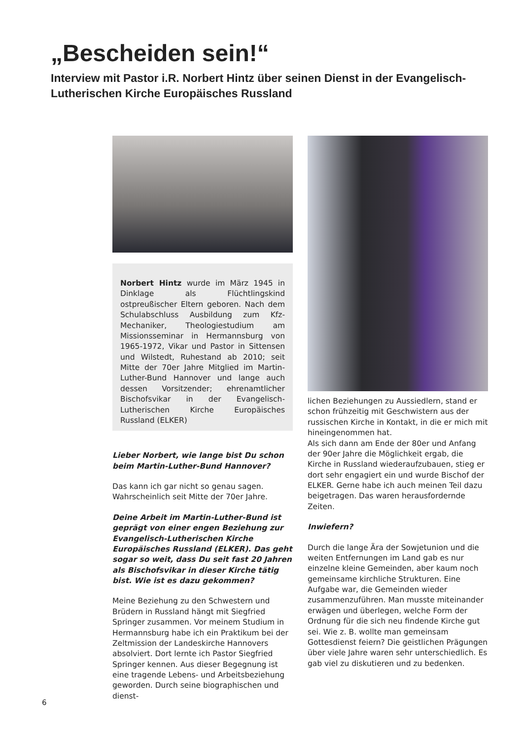„Bescheiden sein!“
Interview mit Pastor i.R. Norbert Hintz über seinen Dienst in der Evangelisch-Lutherischen Kirche Europäisches Russland
Norbert Hintz wurde im März 1945 in Dinklage als Flüchtlingskind ostpreußischer Eltern geboren. Nach dem Schulabschluss Ausbildung zum Kfz-Mechaniker, Theologiestudium am Missionsseminar in Hermannsburg von 1965-1972, Vikar und Pastor in Sittensen und Wilstedt, Ruhestand ab 2010; seit Mitte der 70er Jahre Mitglied im Martin-Luther-Bund Hannover und lange auch dessen Vorsitzender; ehrenamtlicher Bischofsvikar in der Evangelisch-Lutherischen Kirche Europäisches Russland (ELKER)
Lieber Norbert, wie lange bist Du schon beim Martin-Luther-Bund Hannover?
Das kann ich gar nicht so genau sagen. Wahrscheinlich seit Mitte der 70er Jahre.
Deine Arbeit im Martin-Luther-Bund ist geprägt von einer engen Beziehung zur Evangelisch-Lutherischen Kirche Europäisches Russland (ELKER). Das geht sogar so weit, dass Du seit fast 20 Jahren als Bischofsvikar in dieser Kirche tätig bist. Wie ist es dazu gekommen?
Meine Beziehung zu den Schwestern und Brüdern in Russland hängt mit Siegfried Springer zusammen. Vor meinem Studium in Hermannsburg habe ich ein Praktikum bei der Zeltmission der Landeskirche Hannovers absolviert. Dort lernte ich Pastor Siegfried Springer kennen. Aus dieser Begegnung ist eine tragende Lebens- und Arbeitsbeziehung geworden. Durch seine biographischen und dienst-
lichen Beziehungen zu Aussiedlern, stand er schon frühzeitig mit Geschwistern aus der russischen Kirche in Kontakt, in die er mich mit hineingenommen hat.
Als sich dann am Ende der 80er und Anfang der 90er Jahre die Möglichkeit ergab, die Kirche in Russland wiederaufzubauen, stieg er dort sehr engagiert ein und wurde Bischof der ELKER. Gerne habe ich auch meinen Teil dazu beigetragen. Das waren herausfordernde Zeiten.
Inwiefern?
Durch die lange Ära der Sowjetunion und die weiten Entfernungen im Land gab es nur einzelne kleine Gemeinden, aber kaum noch gemeinsame kirchliche Strukturen. Eine Aufgabe war, die Gemeinden wieder zusammenzuführen. Man musste miteinander erwägen und überlegen, welche Form der Ordnung für die sich neu findende Kirche gut sei. Wie z. B. wollte man gemeinsam Gottesdienst feiern? Die geistlichen Prägungen über viele Jahre waren sehr unterschiedlich. Es gab viel zu diskutieren und zu bedenken.
6